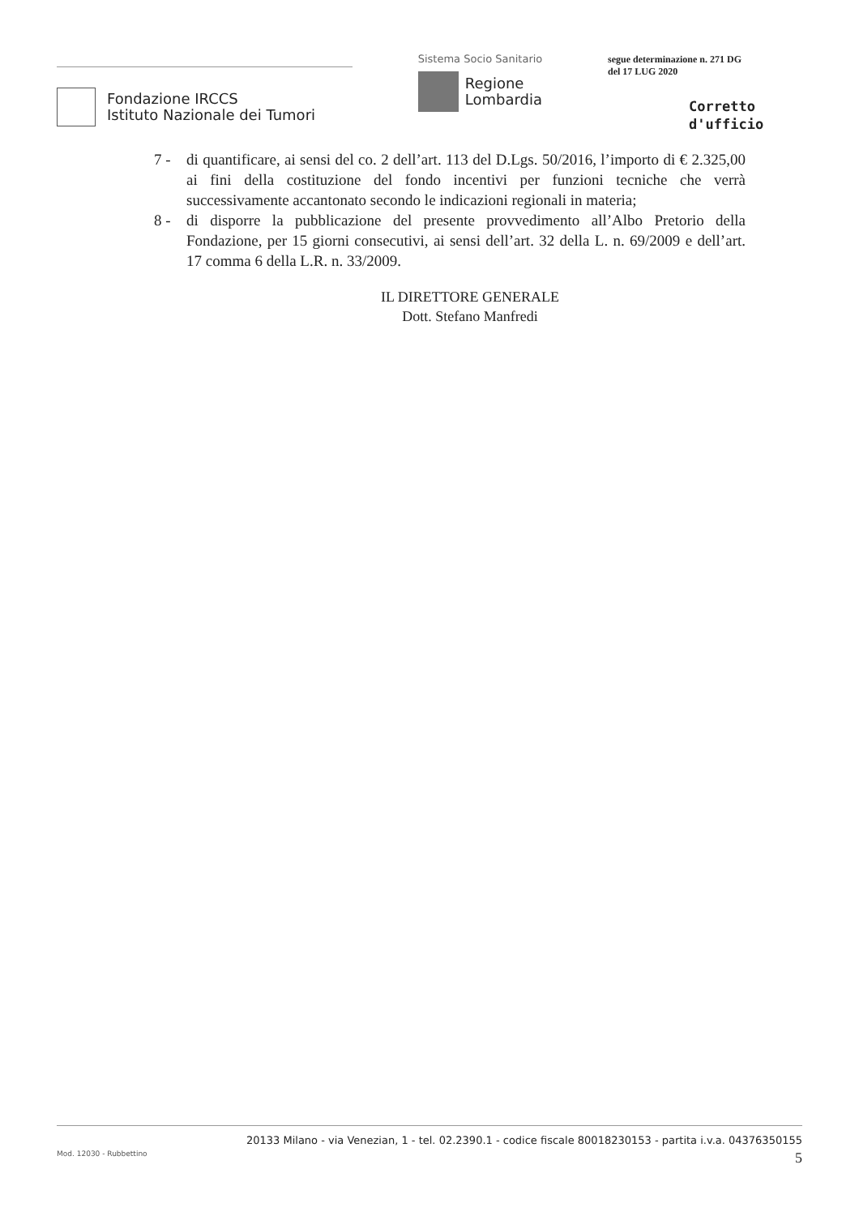Fondazione IRCCS
Istituto Nazionale dei Tumori
Sistema Socio Sanitario
Regione
Lombardia
segue determinazione n. 271 DG
del 17 LUG 2020
Corretto
d'ufficio
7 - di quantificare, ai sensi del co. 2 dell’art. 113 del D.Lgs. 50/2016, l’importo di € 2.325,00 ai fini della costituzione del fondo incentivi per funzioni tecniche che verrà successivamente accantonato secondo le indicazioni regionali in materia;
8 - di disporre la pubblicazione del presente provvedimento all’Albo Pretorio della Fondazione, per 15 giorni consecutivi, ai sensi dell’art. 32 della L. n. 69/2009 e dell’art. 17 comma 6 della L.R. n. 33/2009.
IL DIRETTORE GENERALE
Dott. Stefano Manfredi
20133 Milano - via Venezian, 1 - tel. 02.2390.1 - codice fiscale 80018230153 - partita i.v.a. 04376350155
Mod. 12030 - Rubbettino 5